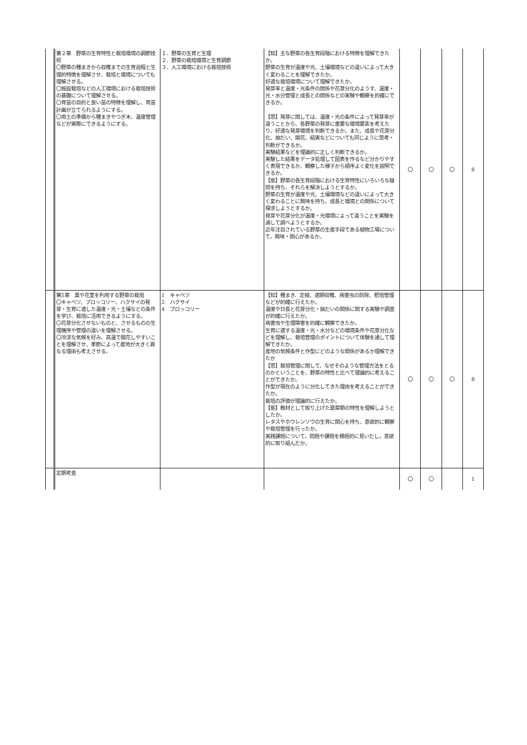| | 第２章 野菜の生育特性と栽培環境の調節技術 〇野菜の種まきから収穫までの生育過程と生理的特徴を理解させ、栽培と環境についても理解させる。 〇施設栽培などの人工環境における栽培技術の基礎について理解させる。 〇育苗の目的と良い苗の特徴を理解し、育苗計画が立てられるようにする。 〇用土の準備から種まきやつぎ木、温度管理などが実際にできるようにする。 | １．野菜の生育と生理 ２．野菜の栽培環境と生育調節 ３．人工環境における栽培技術 | 【知】主な野菜の各生育段階における特徴を理解できたか。 野菜の生育が温度や光、土壌環境などの違いによって大きく変わることを理解できたか。 好適な栽培環境について理解できたか。 発芽率と温度・光条件の関係や花芽分化のようす、温度・光・水分管理と成長との関係などの実験や観察を的確にできるか。 【思】発芽に関しては、温度・光の条件によって発芽率が違うことから、各野菜の発芽に重要な環境要素を考えたり、好適な発芽環境を判断できるか。また、成長や花芽分化、抽だい、開花、結実などについても同じように思考・判断ができるか。 実験結果などを理論的に正しく判断できるか。 実験した結果をデータ処理して図表を作るなど分かりやすく表現できるか、観察した様子から順序よく変化を説明できるか。 【態】野菜の各生育段階における生育特性にいろいろな疑問を持ち、それらを解決しようとするか。 野菜の生育が温度や光、土壌環境などの違いによって大きく変わることに興味を持ち、成長と環境との関係について探求しようとするか。 発芽や花芽分化が温度・光環境によって違うことを実験を通して調べようとするか。 近年注目されている野菜の生産手段である植物工場について，興味・関心があるか。 | 〇 | 〇 | 〇 | 8 |
| | 第5章 葉や花茎を利用する野菜の栽培 〇キャベツ、ブロッコリー、ハクサイの発芽・生育に適した温度・光・土壌などの条件を学び、栽培に活用できるようにする。 〇花芽分化させないものと、させるものの生理機序や管理の違いを理解させる。 〇冷涼な気候を好み、高温で開花しやすいことを理解させ、季節によって産地が大きく異なる理由も考えさせる。 | 1 キャベツ 2 ハクサイ 4 ブロッコリー | 【知】種まき、定植、適期収穫、病害虫の防除、肥培管理などが的確に行えたか。 温度や日長と花芽分化・抽だいの関係に関する実験や調査が的確に行えたか。 病害虫や生理障害を的確に観察できたか。 生育に適する温度・光・水分などの環境条件や花芽分化などを理解し、栽培管理のポイントについて体験を通して理解できたか。 産地の気候条件と作型にどのような関係があるか理解できたか 【思】栽培管理に関して、なぜそのような管理方法をとるのかということを、野菜の特性と比べて理論的に考えることができたか。 作型が現在のように分化してきた理由を考えることができたか。 栽培の評価が理論的に行えたか。 【態】教材として取り上げた葉菜類の特性を理解しようとしたか。 レタスやホウレンソウの生育に関心を持ち、意欲的に観察や栽培管理を行ったか。 実践課題について，問題や課題を積極的に見いだし，意欲的に取り組んだか。 | 〇 | 〇 | 〇 | 8 |
| | 定期考査 | | | 〇 | 〇 | | 1 |